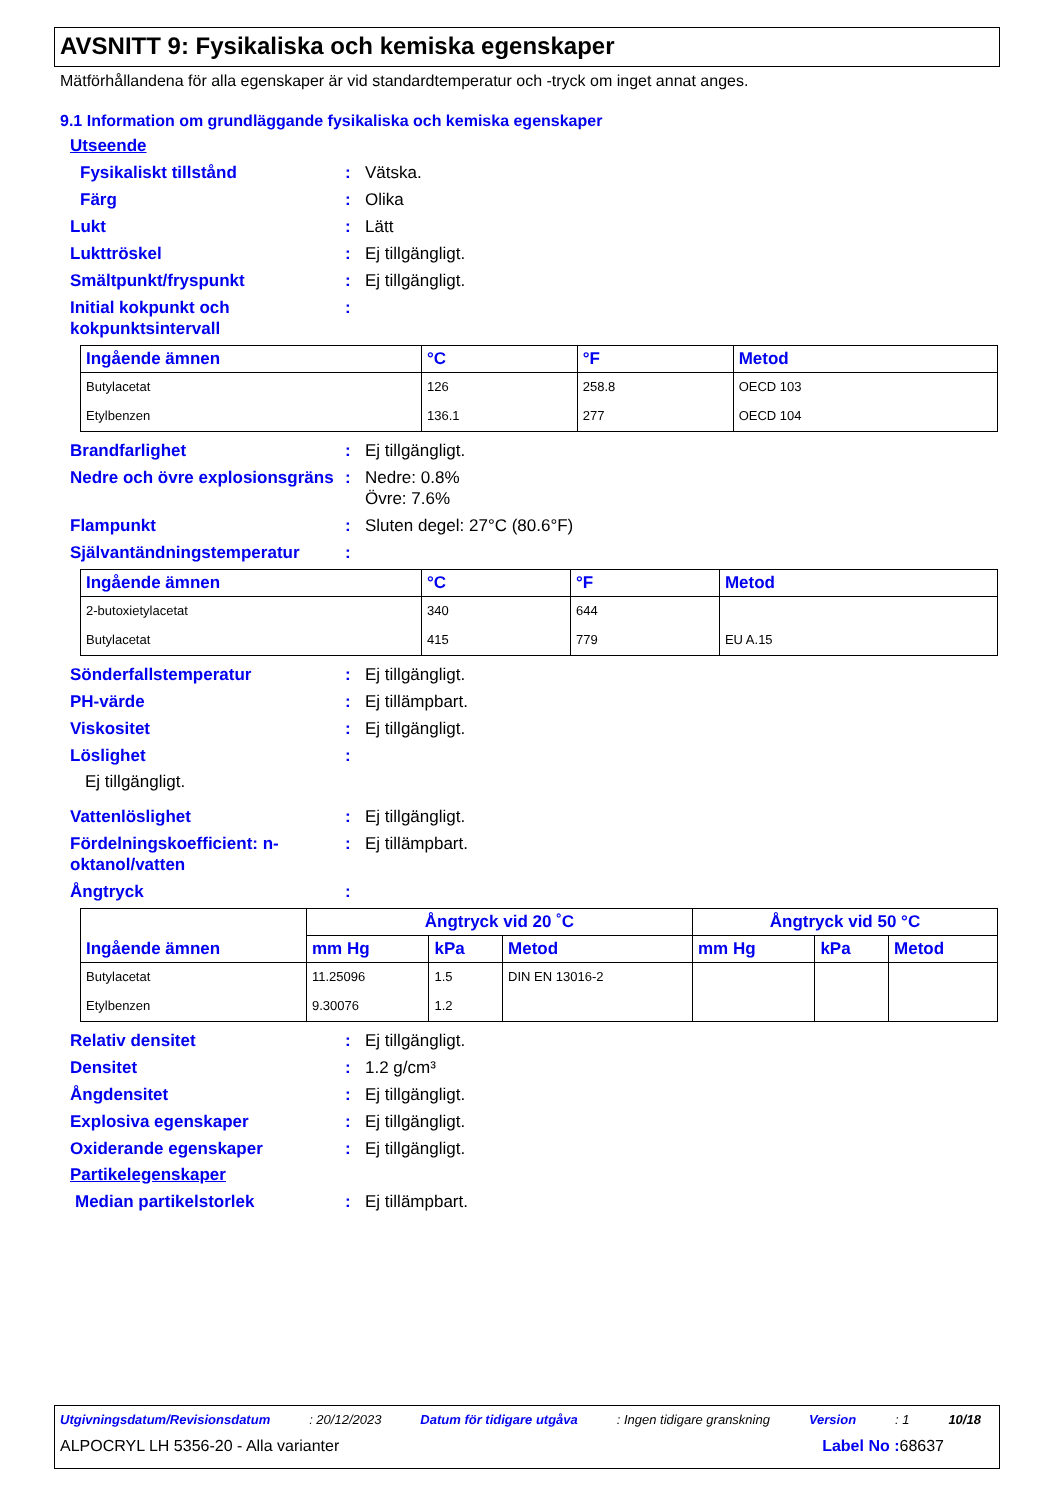AVSNITT 9: Fysikaliska och kemiska egenskaper
Mätförhållandena för alla egenskaper är vid standardtemperatur och -tryck om inget annat anges.
9.1 Information om grundläggande fysikaliska och kemiska egenskaper
Utseende
Fysikaliskt tillstånd: Vätska.
Färg: Olika
Lukt: Lätt
Lukttröskel: Ej tillgängligt.
Smältpunkt/fryspunkt: Ej tillgängligt.
Initial kokpunkt och kokpunktsintervall:
| Ingående ämnen | °C | °F | Metod |
| --- | --- | --- | --- |
| Butylacetat | 126 | 258.8 | OECD 103 |
| Etylbenzen | 136.1 | 277 | OECD 104 |
Brandfarlighet: Ej tillgängligt.
Nedre och övre explosionsgräns: Nedre: 0.8%
Övre: 7.6%
Flampunkt: Sluten degel: 27°C (80.6°F)
Självantändningstemperatur:
| Ingående ämnen | °C | °F | Metod |
| --- | --- | --- | --- |
| 2-butoxietylacetat | 340 | 644 | |
| Butylacetat | 415 | 779 | EU A.15 |
Sönderfallstemperatur: Ej tillgängligt.
PH-värde: Ej tillämpbart.
Viskositet: Ej tillgängligt.
Löslighet:
Ej tillgängligt.
Vattenlöslighet: Ej tillgängligt.
Fördelningskoefficient: n-oktanol/vatten: Ej tillämpbart.
Ångtryck:
| Ingående ämnen | Ångtryck vid 20 ˚C | | | Ångtryck vid 50 °C | | |
| --- | --- | --- | --- | --- | --- | --- |
| | mm Hg | kPa | Metod | mm Hg | kPa | Metod |
| Butylacetat | 11.25096 | 1.5 | DIN EN 13016-2 | | | |
| Etylbenzen | 9.30076 | 1.2 | | | | |
Relativ densitet: Ej tillgängligt.
Densitet: 1.2 g/cm³
Ångdensitet: Ej tillgängligt.
Explosiva egenskaper: Ej tillgängligt.
Oxiderande egenskaper: Ej tillgängligt.
Partikelegenskaper
Median partikelstorlek: Ej tillämpbart.
Utgivningsdatum/Revisionsdatum: 20/12/2023 Datum för tidigare utgåva: Ingen tidigare granskning Version: 1 10/18
ALPOCRYL LH 5356-20 - Alla varianter Label No : 68637